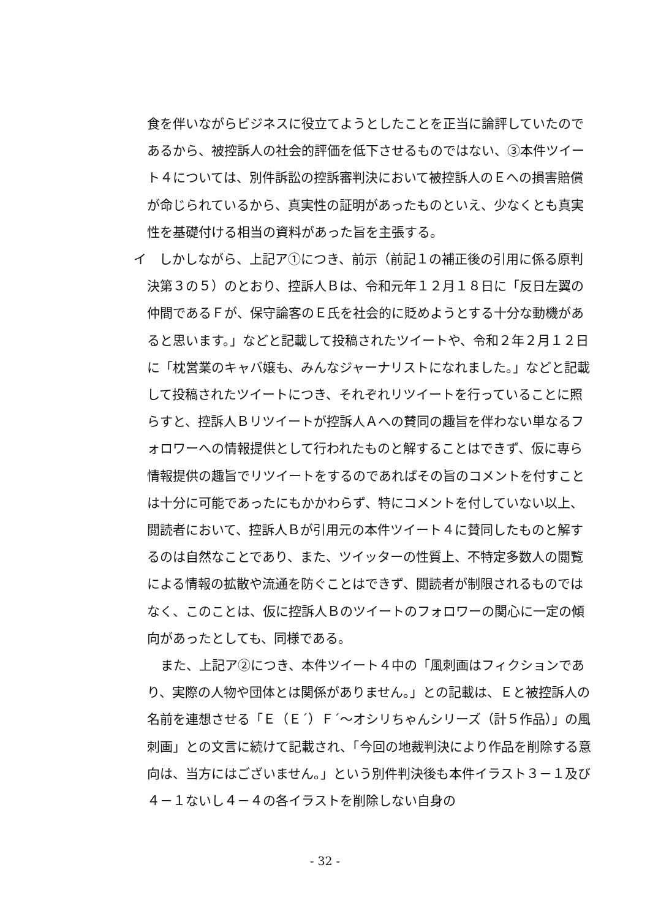食を伴いながらビジネスに役立てようとしたことを正当に論評していたのであるから、被控訴人の社会的評価を低下させるものではない、③本件ツイート４については、別件訴訟の控訴審判決において被控訴人のＥへの損害賠償が命じられているから、真実性の証明があったものといえ、少なくとも真実性を基礎付ける相当の資料があった旨を主張する。
イ　しかしながら、上記ア①につき、前示（前記１の補正後の引用に係る原判決第３の５）のとおり、控訴人Ｂは、令和元年１２月１８日に「反日左翼の仲間であるＦが、保守論客のＥ氏を社会的に貶めようとする十分な動機があると思います。」などと記載して投稿されたツイートや、令和２年２月１２日に「枕営業のキャバ嬢も、みんなジャーナリストになれました。」などと記載して投稿されたツイートにつき、それぞれリツイートを行っていることに照らすと、控訴人Ｂリツイートが控訴人Ａへの賛同の趣旨を伴わない単なるフォロワーへの情報提供として行われたものと解することはできず、仮に専ら情報提供の趣旨でリツイートをするのであればその旨のコメントを付すことは十分に可能であったにもかかわらず、特にコメントを付していない以上、閲読者において、控訴人Ｂが引用元の本件ツイート４に賛同したものと解するのは自然なことであり、また、ツイッターの性質上、不特定多数人の閲覧による情報の拡散や流通を防ぐことはできず、閲読者が制限されるものではなく、このことは、仮に控訴人Ｂのツイートのフォロワーの関心に一定の傾向があったとしても、同様である。
また、上記ア②につき、本件ツイート４中の「風刺画はフィクションであり、実際の人物や団体とは関係がありません。」との記載は、Ｅと被控訴人の名前を連想させる「Ｅ（Ｅ´）Ｆ´～オシリちゃんシリーズ（計５作品）」の風刺画」との文言に続けて記載され、「今回の地裁判決により作品を削除する意向は、当方にはございません。」という別件判決後も本件イラスト３－１及び４－１ないし４－４の各イラストを削除しない自身の
- 32 -